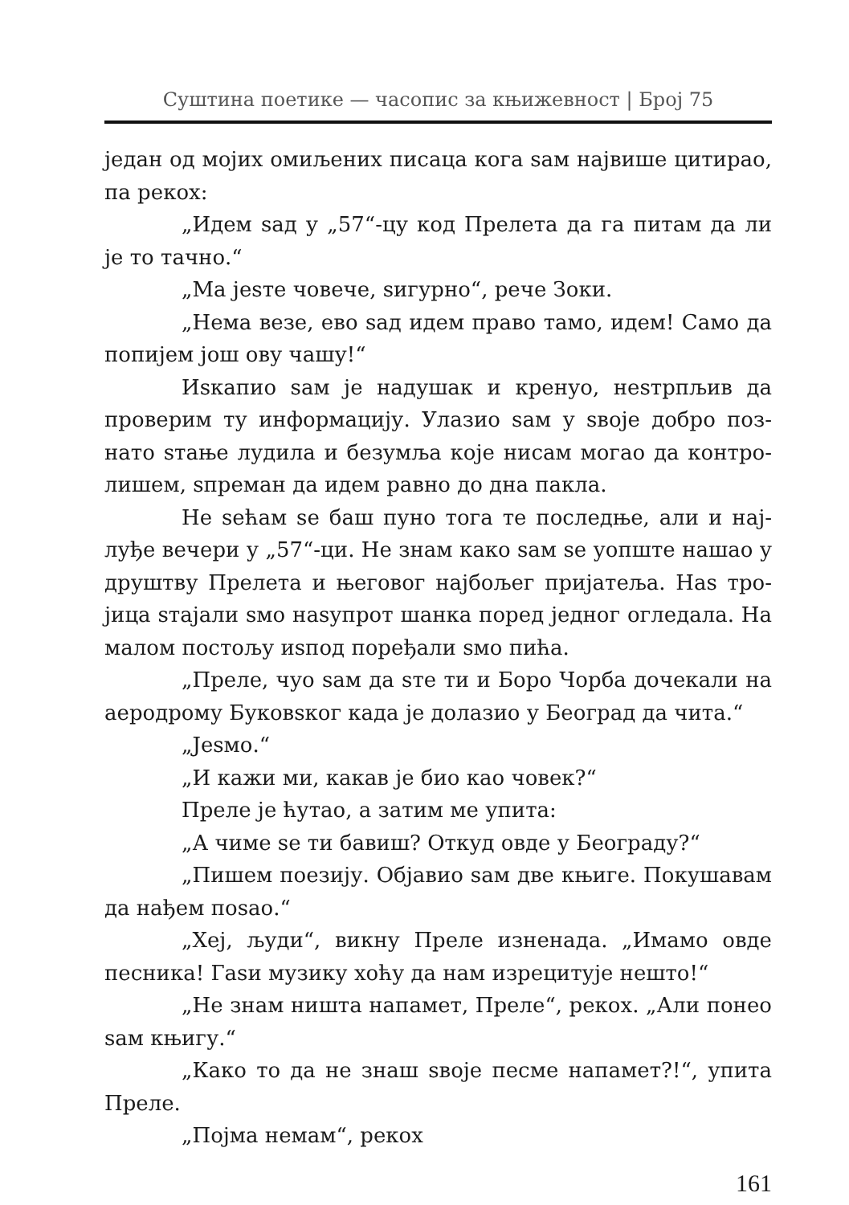Суштина поетике — часопис за књижевност | Број 75
један од мојих омиљених писаца кога sам највише цити­рао, па рекох:
„Идем sад у „57“-цу код Прелета да га питам да ли је то тачно.“
„Ма јеsте човече, sигурно“, рече Зоки.
„Нема везе, ево sад идем право тамо, идем! Само да попијем још ову чашу!“
Иsкапио sам је надушак и кренуо, неsтрпљив да проверим ту информацију. Улазио sам у sвоје добро поз­нато sтање лудила и безумља које нисам могао да контро­лишем, sпреман да идем равно до дна пакла.
Не sећам sе баш пуно тога те последње, али и нај­луђе вечери у „57“-ци. Не знам како sам sе уопште нашао у друштву Прелета и његовог најбољег пријатеља. Наs тро­јица sтајали sмо наsупрот шанка поред једног огледала. На малом постољу иsпод поређали sмо пића.
„Преле, чуо sам да sте ти и Боро Чорба дочекали на аеродрому Буковsког када је долазио у Београд да чита.“
„Јеsмо.“
„И кажи ми, какав је био као човек?“
Преле је ћутао, а затим ме упита:
„А чиме sе ти бавиш? Откуд овде у Београду?“
„Пишем поезију. Објавио sам две књиге. Покушавам да нађем поsао.“
„Хеј, људи“, викну Преле изненада. „Имамо овде песника! Гаsи музику хоћу да нам изрецитује нешто!“
„Не знам ништа напамет, Преле“, рекох. „Али понео sам књигу.“
„Како то да не знаш sвоје песме напамет?!“, упита Преле.
„Појма немам“, рекох
161